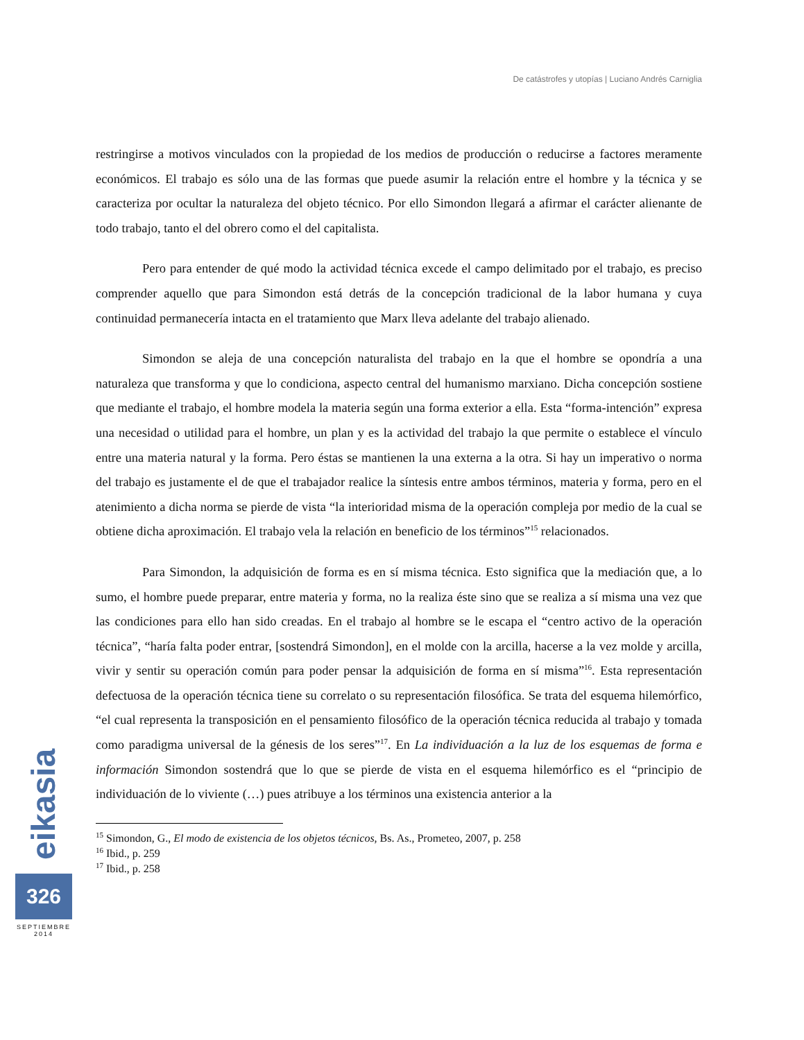De catástrofes y utopías | Luciano Andrés Carniglia
restringirse a motivos vinculados con la propiedad de los medios de producción o reducirse a factores meramente económicos. El trabajo es sólo una de las formas que puede asumir la relación entre el hombre y la técnica y se caracteriza por ocultar la naturaleza del objeto técnico. Por ello Simondon llegará a afirmar el carácter alienante de todo trabajo, tanto el del obrero como el del capitalista.
Pero para entender de qué modo la actividad técnica excede el campo delimitado por el trabajo, es preciso comprender aquello que para Simondon está detrás de la concepción tradicional de la labor humana y cuya continuidad permanecería intacta en el tratamiento que Marx lleva adelante del trabajo alienado.
Simondon se aleja de una concepción naturalista del trabajo en la que el hombre se opondría a una naturaleza que transforma y que lo condiciona, aspecto central del humanismo marxiano. Dicha concepción sostiene que mediante el trabajo, el hombre modela la materia según una forma exterior a ella. Esta “forma-intención” expresa una necesidad o utilidad para el hombre, un plan y es la actividad del trabajo la que permite o establece el vínculo entre una materia natural y la forma. Pero éstas se mantienen la una externa a la otra. Si hay un imperativo o norma del trabajo es justamente el de que el trabajador realice la síntesis entre ambos términos, materia y forma, pero en el atenimiento a dicha norma se pierde de vista “la interioridad misma de la operación compleja por medio de la cual se obtiene dicha aproximación. El trabajo vela la relación en beneficio de los términos”<sup>15</sup> relacionados.
Para Simondon, la adquisición de forma es en sí misma técnica. Esto significa que la mediación que, a lo sumo, el hombre puede preparar, entre materia y forma, no la realiza éste sino que se realiza a sí misma una vez que las condiciones para ello han sido creadas. En el trabajo al hombre se le escapa el “centro activo de la operación técnica”, “haría falta poder entrar, [sostendrá Simondon], en el molde con la arcilla, hacerse a la vez molde y arcilla, vivir y sentir su operación común para poder pensar la adquisición de forma en sí misma”<sup>16</sup>. Esta representación defectuosa de la operación técnica tiene su correlato o su representación filosófica. Se trata del esquema hilemórfico, “el cual representa la transposición en el pensamiento filosófico de la operación técnica reducida al trabajo y tomada como paradigma universal de la génesis de los seres”<sup>17</sup>. En La individuación a la luz de los esquemas de forma e información Simondon sostendrá que lo que se pierde de vista en el esquema hilemórfico es el “principio de individuación de lo viviente (…) pues atribuye a los términos una existencia anterior a la
<sup>15</sup> Simondon, G., El modo de existencia de los objetos técnicos, Bs. As., Prometeo, 2007, p. 258
<sup>16</sup> Ibid., p. 259
<sup>17</sup> Ibid., p. 258
eikasia
326
SEPTIEMBRE
2014